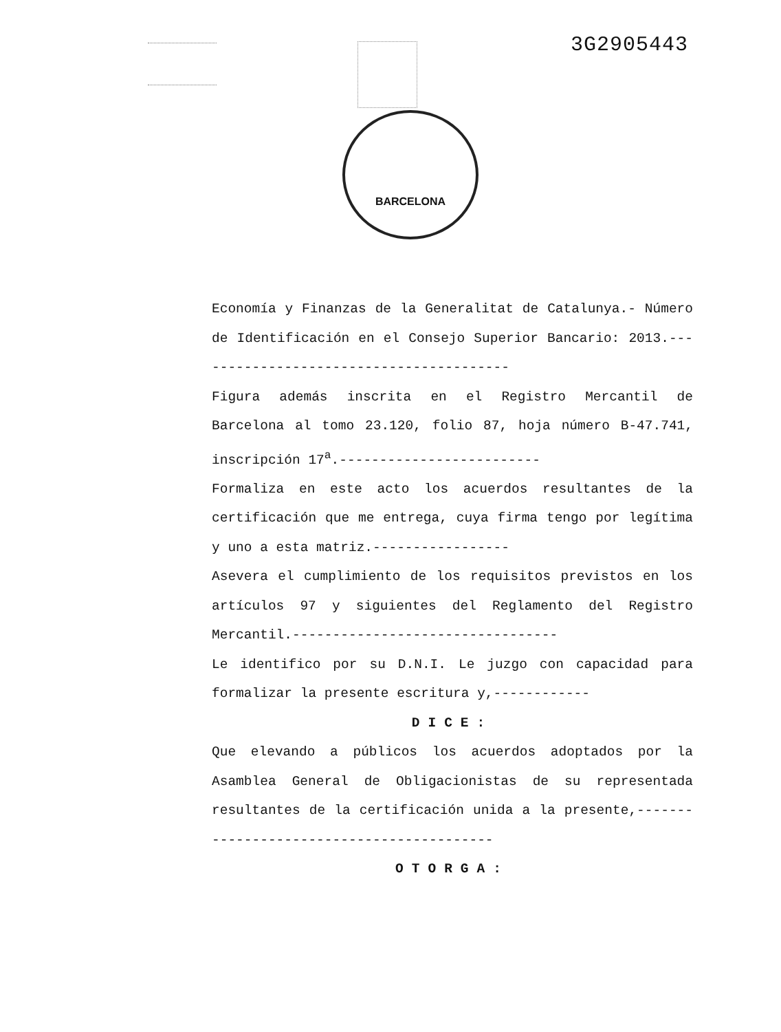3G2905443
BARCELONA
Economía y Finanzas de la Generalitat de Catalunya.- Número de Identificación en el Consejo Superior Bancario: 2013.----------------------------------------
Figura además inscrita en el Registro Mercantil de Barcelona al tomo 23.120, folio 87, hoja número B-47.741, inscripción 17<sup>a</sup>.-------------------------
Formaliza en este acto los acuerdos resultantes de la certificación que me entrega, cuya firma tengo por legítima y uno a esta matriz.-----------------
Asevera el cumplimiento de los requisitos previstos en los artículos 97 y siguientes del Reglamento del Registro Mercantil.---------------------------------
Le identifico por su D.N.I. Le juzgo con capacidad para formalizar la presente escritura y,------------
DICE:
Que elevando a públicos los acuerdos adoptados por la Asamblea General de Obligacionistas de su representada resultantes de la certificación unida a la presente,------------------------------------------
OTORGA: